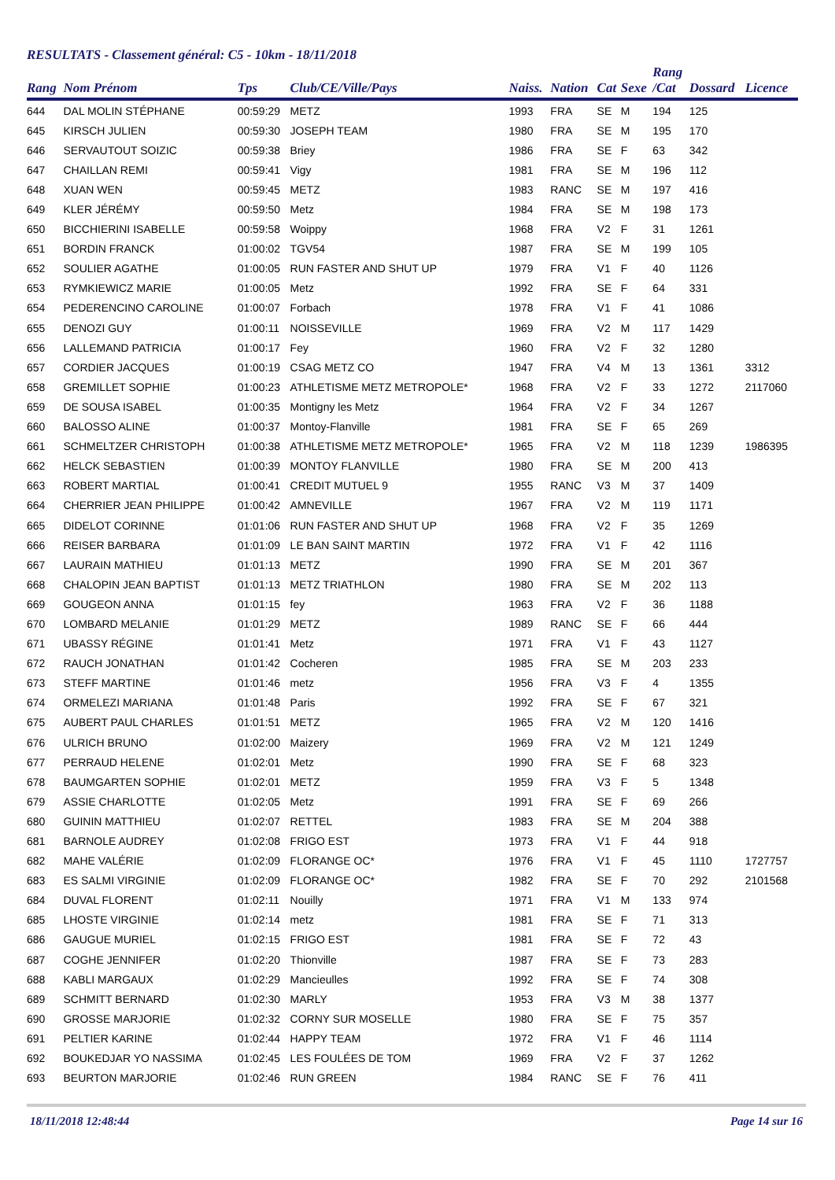RESULTATS - Classement général: C5 - 10km - 18/11/2018
| Rang | Nom Prénom | Tps | Club/CE/Ville/Pays | Naiss. | Nation | Cat | Sexe | Rang /Cat | Dossard | Licence |
| --- | --- | --- | --- | --- | --- | --- | --- | --- | --- | --- |
| 644 | DAL MOLIN STÉPHANE | 00:59:29 | METZ | 1993 | FRA | SE | M | 194 | 125 | |
| 645 | KIRSCH JULIEN | 00:59:30 | JOSEPH TEAM | 1980 | FRA | SE | M | 195 | 170 | |
| 646 | SERVAUTOUT SOIZIC | 00:59:38 | Briey | 1986 | FRA | SE | F | 63 | 342 | |
| 647 | CHAILLAN REMI | 00:59:41 | Vigy | 1981 | FRA | SE | M | 196 | 112 | |
| 648 | XUAN WEN | 00:59:45 | METZ | 1983 | RANC | SE | M | 197 | 416 | |
| 649 | KLER JÉRÉMY | 00:59:50 | Metz | 1984 | FRA | SE | M | 198 | 173 | |
| 650 | BICCHIERINI ISABELLE | 00:59:58 | Woippy | 1968 | FRA | V2 | F | 31 | 1261 | |
| 651 | BORDIN FRANCK | 01:00:02 | TGV54 | 1987 | FRA | SE | M | 199 | 105 | |
| 652 | SOULIER AGATHE | 01:00:05 | RUN FASTER AND SHUT UP | 1979 | FRA | V1 | F | 40 | 1126 | |
| 653 | RYMKIEWICZ MARIE | 01:00:05 | Metz | 1992 | FRA | SE | F | 64 | 331 | |
| 654 | PEDERENCINO CAROLINE | 01:00:07 | Forbach | 1978 | FRA | V1 | F | 41 | 1086 | |
| 655 | DENOZI GUY | 01:00:11 | NOISSEVILLE | 1969 | FRA | V2 | M | 117 | 1429 | |
| 656 | LALLEMAND PATRICIA | 01:00:17 | Fey | 1960 | FRA | V2 | F | 32 | 1280 | |
| 657 | CORDIER JACQUES | 01:00:19 | CSAG METZ CO | 1947 | FRA | V4 | M | 13 | 1361 | 3312 |
| 658 | GREMILLET SOPHIE | 01:00:23 | ATHLETISME METZ METROPOLE* | 1968 | FRA | V2 | F | 33 | 1272 | 2117060 |
| 659 | DE SOUSA ISABEL | 01:00:35 | Montigny les Metz | 1964 | FRA | V2 | F | 34 | 1267 | |
| 660 | BALOSSO ALINE | 01:00:37 | Montoy-Flanville | 1981 | FRA | SE | F | 65 | 269 | |
| 661 | SCHMELTZER CHRISTOPH | 01:00:38 | ATHLETISME METZ METROPOLE* | 1965 | FRA | V2 | M | 118 | 1239 | 1986395 |
| 662 | HELCK SEBASTIEN | 01:00:39 | MONTOY FLANVILLE | 1980 | FRA | SE | M | 200 | 413 | |
| 663 | ROBERT MARTIAL | 01:00:41 | CREDIT MUTUEL 9 | 1955 | RANC | V3 | M | 37 | 1409 | |
| 664 | CHERRIER JEAN PHILIPPE | 01:00:42 | AMNEVILLE | 1967 | FRA | V2 | M | 119 | 1171 | |
| 665 | DIDELOT CORINNE | 01:01:06 | RUN FASTER AND SHUT UP | 1968 | FRA | V2 | F | 35 | 1269 | |
| 666 | REISER BARBARA | 01:01:09 | LE BAN SAINT MARTIN | 1972 | FRA | V1 | F | 42 | 1116 | |
| 667 | LAURAIN MATHIEU | 01:01:13 | METZ | 1990 | FRA | SE | M | 201 | 367 | |
| 668 | CHALOPIN JEAN BAPTIST | 01:01:13 | METZ TRIATHLON | 1980 | FRA | SE | M | 202 | 113 | |
| 669 | GOUGEON ANNA | 01:01:15 | fey | 1963 | FRA | V2 | F | 36 | 1188 | |
| 670 | LOMBARD MELANIE | 01:01:29 | METZ | 1989 | RANC | SE | F | 66 | 444 | |
| 671 | UBASSY RÉGINE | 01:01:41 | Metz | 1971 | FRA | V1 | F | 43 | 1127 | |
| 672 | RAUCH JONATHAN | 01:01:42 | Cocheren | 1985 | FRA | SE | M | 203 | 233 | |
| 673 | STEFF MARTINE | 01:01:46 | metz | 1956 | FRA | V3 | F | 4 | 1355 | |
| 674 | ORMELEZI MARIANA | 01:01:48 | Paris | 1992 | FRA | SE | F | 67 | 321 | |
| 675 | AUBERT PAUL CHARLES | 01:01:51 | METZ | 1965 | FRA | V2 | M | 120 | 1416 | |
| 676 | ULRICH BRUNO | 01:02:00 | Maizery | 1969 | FRA | V2 | M | 121 | 1249 | |
| 677 | PERRAUD HELENE | 01:02:01 | Metz | 1990 | FRA | SE | F | 68 | 323 | |
| 678 | BAUMGARTEN SOPHIE | 01:02:01 | METZ | 1959 | FRA | V3 | F | 5 | 1348 | |
| 679 | ASSIE CHARLOTTE | 01:02:05 | Metz | 1991 | FRA | SE | F | 69 | 266 | |
| 680 | GUININ MATTHIEU | 01:02:07 | RETTEL | 1983 | FRA | SE | M | 204 | 388 | |
| 681 | BARNOLE AUDREY | 01:02:08 | FRIGO EST | 1973 | FRA | V1 | F | 44 | 918 | |
| 682 | MAHE VALÉRIE | 01:02:09 | FLORANGE OC* | 1976 | FRA | V1 | F | 45 | 1110 | 1727757 |
| 683 | ES SALMI VIRGINIE | 01:02:09 | FLORANGE OC* | 1982 | FRA | SE | F | 70 | 292 | 2101568 |
| 684 | DUVAL FLORENT | 01:02:11 | Nouilly | 1971 | FRA | V1 | M | 133 | 974 | |
| 685 | LHOSTE VIRGINIE | 01:02:14 | metz | 1981 | FRA | SE | F | 71 | 313 | |
| 686 | GAUGUE MURIEL | 01:02:15 | FRIGO EST | 1981 | FRA | SE | F | 72 | 43 | |
| 687 | COGHE JENNIFER | 01:02:20 | Thionville | 1987 | FRA | SE | F | 73 | 283 | |
| 688 | KABLI MARGAUX | 01:02:29 | Mancieulles | 1992 | FRA | SE | F | 74 | 308 | |
| 689 | SCHMITT BERNARD | 01:02:30 | MARLY | 1953 | FRA | V3 | M | 38 | 1377 | |
| 690 | GROSSE MARJORIE | 01:02:32 | CORNY SUR MOSELLE | 1980 | FRA | SE | F | 75 | 357 | |
| 691 | PELTIER KARINE | 01:02:44 | HAPPY TEAM | 1972 | FRA | V1 | F | 46 | 1114 | |
| 692 | BOUKEDJAR YO NASSIMA | 01:02:45 | LES FOULÉES DE TOM | 1969 | FRA | V2 | F | 37 | 1262 | |
| 693 | BEURTON MARJORIE | 01:02:46 | RUN GREEN | 1984 | RANC | SE | F | 76 | 411 | |
18/11/2018 12:48:44 Page 14 sur 16